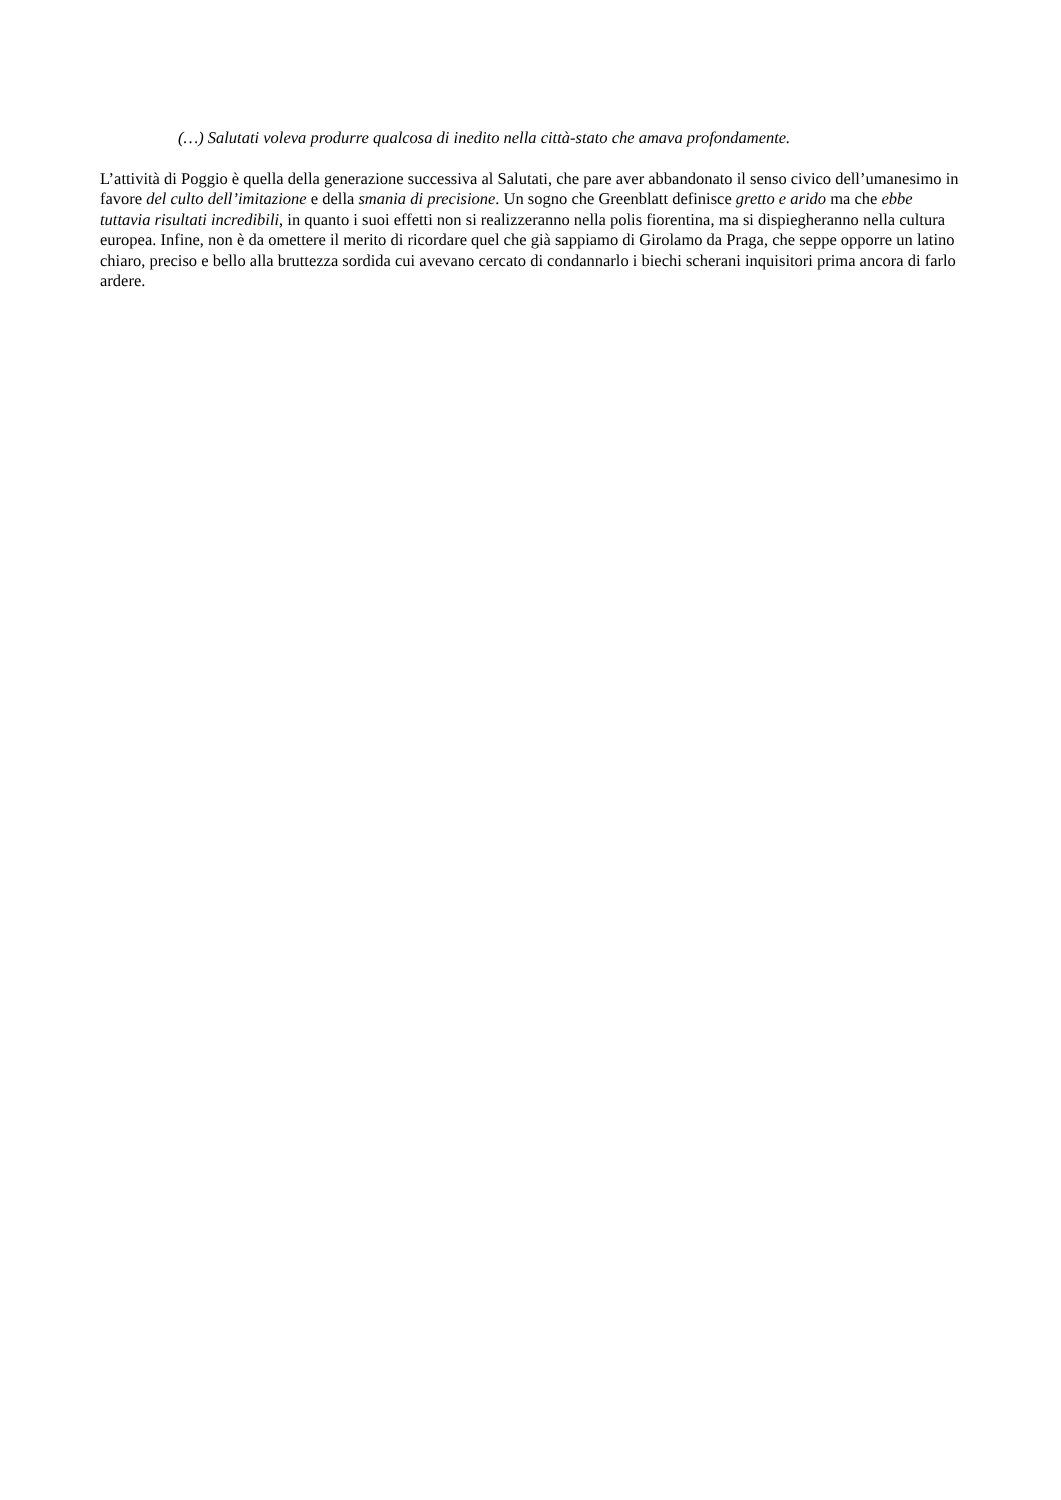(…) Salutati voleva produrre qualcosa di inedito nella città-stato che amava profondamente.
L’attività di Poggio è quella della generazione successiva al Salutati, che pare aver abbandonato il senso civico dell’umanesimo in favore del culto dell’imitazione e della smania di precisione. Un sogno che Greenblatt definisce gretto e arido ma che ebbe tuttavia risultati incredibili, in quanto i suoi effetti non si realizzeranno nella polis fiorentina, ma si dispiegheranno nella cultura europea. Infine, non è da omettere il merito di ricordare quel che già sappiamo di Girolamo da Praga, che seppe opporre un latino chiaro, preciso e bello alla bruttezza sordida cui avevano cercato di condannarlo i biechi scherani inquisitori prima ancora di farlo ardere.